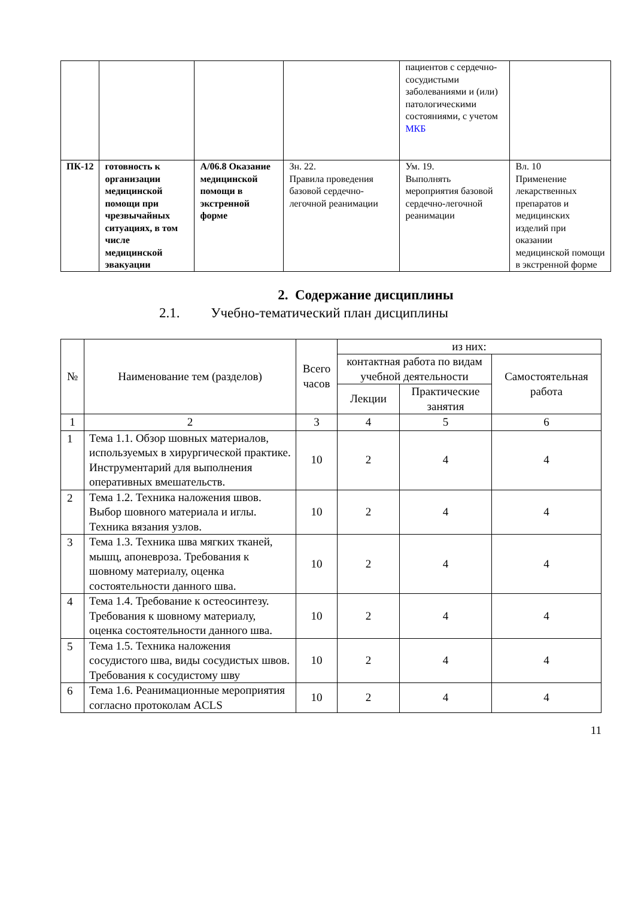| | | | | пациентов с сердечно-сосудистыми заболеваниями и (или) патологическими состояниями, с учетом МКБ | |
| ПК-12 | готовность к организации медицинской помощи при чрезвычайных ситуациях, в том числе медицинской эвакуации | А/06.8 Оказание медицинской помощи в экстренной форме | Зн. 22. Правила проведения базовой сердечно-легочной реанимации | Ум. 19. Выполнять мероприятия базовой сердечно-легочной реанимации | Вл. 10 Применение лекарственных препаратов и медицинских изделий при оказании медицинской помощи в экстренной форме |
2. Содержание дисциплины
2.1. Учебно-тематический план дисциплины
| № | Наименование тем (разделов) | Всего часов | из них: | | |
| --- | --- | --- | --- | --- | --- |
| | | | контактная работа по видам учебной деятельности | | Самостоятельная работа |
| | | | Лекции | Практические занятия | |
| 1 | 2 | 3 | 4 | 5 | 6 |
| 1 | Тема 1.1. Обзор шовных материалов, используемых в хирургической практике. Инструментарий для выполнения оперативных вмешательств. | 10 | 2 | 4 | 4 |
| 2 | Тема 1.2. Техника наложения швов. Выбор шовного материала и иглы. Техника вязания узлов. | 10 | 2 | 4 | 4 |
| 3 | Тема 1.3. Техника шва мягких тканей, мышц, апоневроза. Требования к шовному материалу, оценка состоятельности данного шва. | 10 | 2 | 4 | 4 |
| 4 | Тема 1.4. Требование к остеосинтезу. Требования к шовному материалу, оценка состоятельности данного шва. | 10 | 2 | 4 | 4 |
| 5 | Тема 1.5. Техника наложения сосудистого шва, виды сосудистых швов. Требования к сосудистому шву | 10 | 2 | 4 | 4 |
| 6 | Тема 1.6. Реанимационные мероприятия согласно протоколам ACLS | 10 | 2 | 4 | 4 |
11